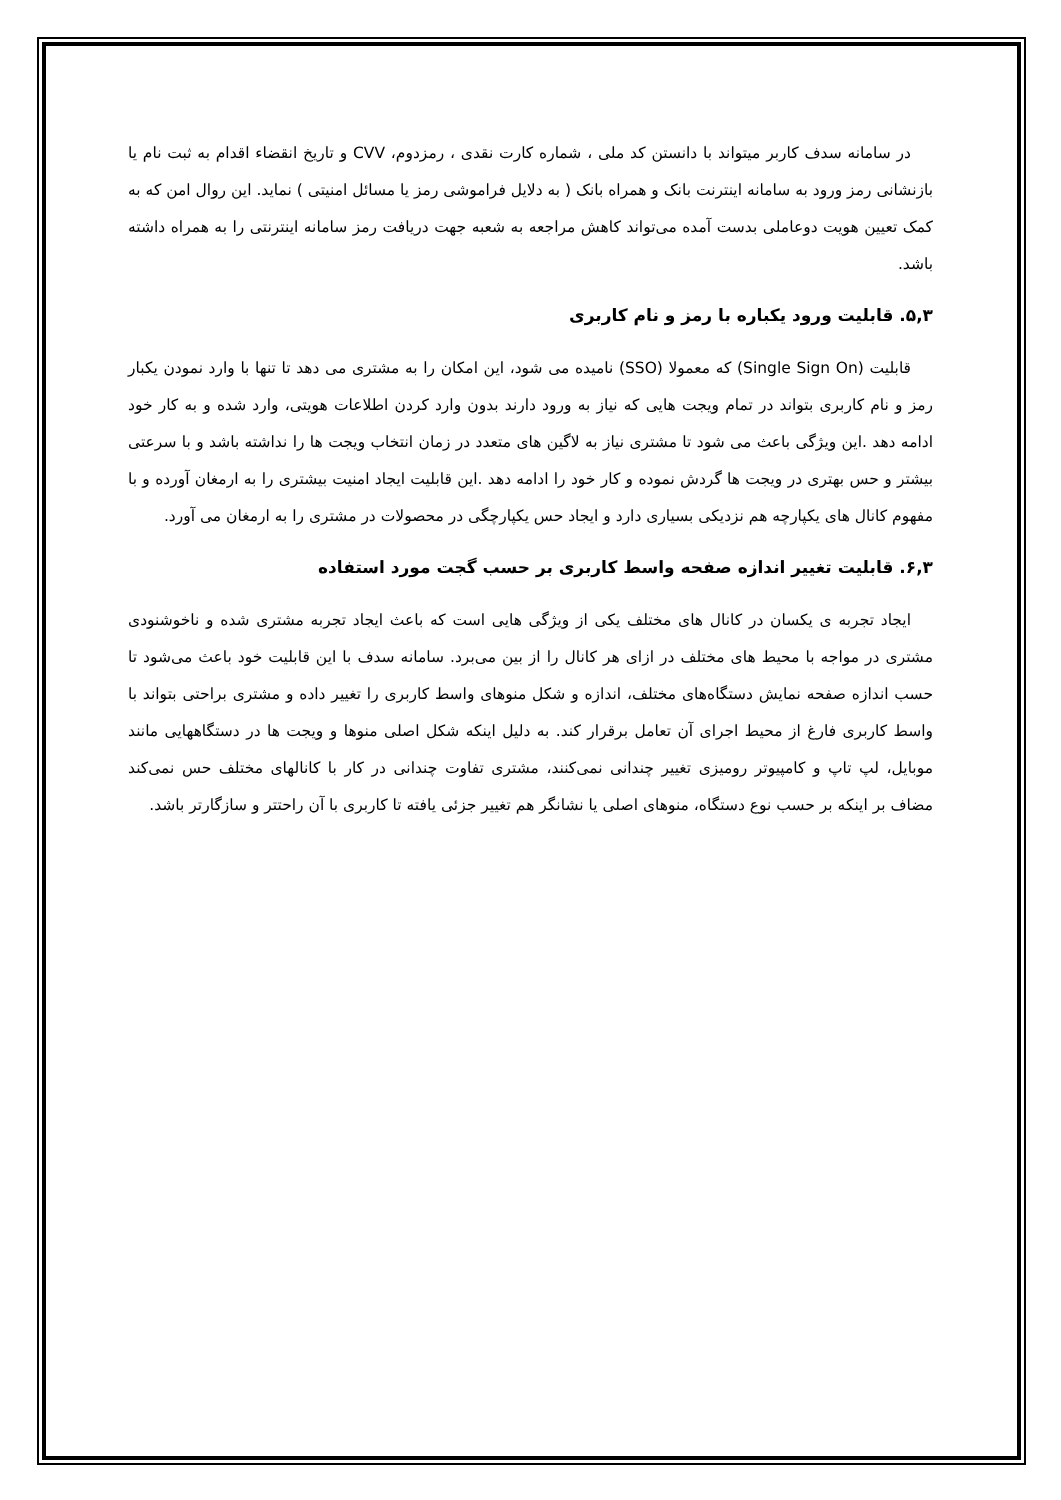در سامانه سدف کاربر میتواند با دانستن کد ملی ، شماره کارت نقدی ، رمزدوم، CVV و تاریخ انقضاء اقدام به ثبت نام یا بازنشانی رمز ورود به سامانه اینترنت بانک و همراه بانک ( به دلایل فراموشی رمز یا مسائل امنیتی ) نماید. این روال امن که به کمک تعیین هویت دوعاملی بدست آمده می‌تواند کاهش مراجعه به شعبه جهت دریافت رمز سامانه اینترنتی را به همراه داشته باشد.
۵,۳. قابلیت ورود یکباره با رمز و نام کاربری
قابلیت (Single Sign On) که معمولا (SSO) نامیده می شود، این امکان را به مشتری می دهد تا تنها با وارد نمودن یکبار رمز و نام کاربری بتواند در تمام ویجت هایی که نیاز به ورود دارند بدون وارد کردن اطلاعات هویتی، وارد شده و به کار خود ادامه دهد .این ویژگی باعث می شود تا مشتری نیاز به لاگین های متعدد در زمان انتخاب ویجت ها را نداشته باشد و با سرعتی بیشتر و حس بهتری در ویجت ها گردش نموده و کار خود را ادامه دهد .این قابلیت ایجاد امنیت بیشتری را به ارمغان آورده و با مفهوم کانال های یکپارچه هم نزدیکی بسیاری دارد و ایجاد حس یکپارچگی در محصولات در مشتری را به ارمغان می آورد.
۶,۳. قابلیت تغییر اندازه صفحه واسط کاربری بر حسب گجت مورد استفاده
ایجاد تجربه ی یکسان در کانال های مختلف یکی از ویژگی هایی است که باعث ایجاد تجربه مشتری شده و ناخوشنودی مشتری در مواجه با محیط های مختلف در ازای هر کانال را از بین می‌برد. سامانه سدف با این قابلیت خود باعث می‌شود تا حسب اندازه صفحه نمایش دستگاه‌های مختلف، اندازه و شکل منوهای واسط کاربری را تغییر داده و مشتری براحتی بتواند با واسط کاربری فارغ از محیط اجرای آن تعامل برقرار کند. به دلیل اینکه شکل اصلی منوها و ویجت ها در دستگاههایی مانند موبایل، لپ تاپ و کامپیوتر رومیزی تغییر چندانی نمی‌کنند، مشتری تفاوت چندانی در کار با کانالهای مختلف حس نمی‌کند مضاف بر اینکه بر حسب نوع دستگاه، منوهای اصلی یا نشانگر هم تغییر جزئی یافته تا کاربری با آن راحتتر و سازگارتر باشد.